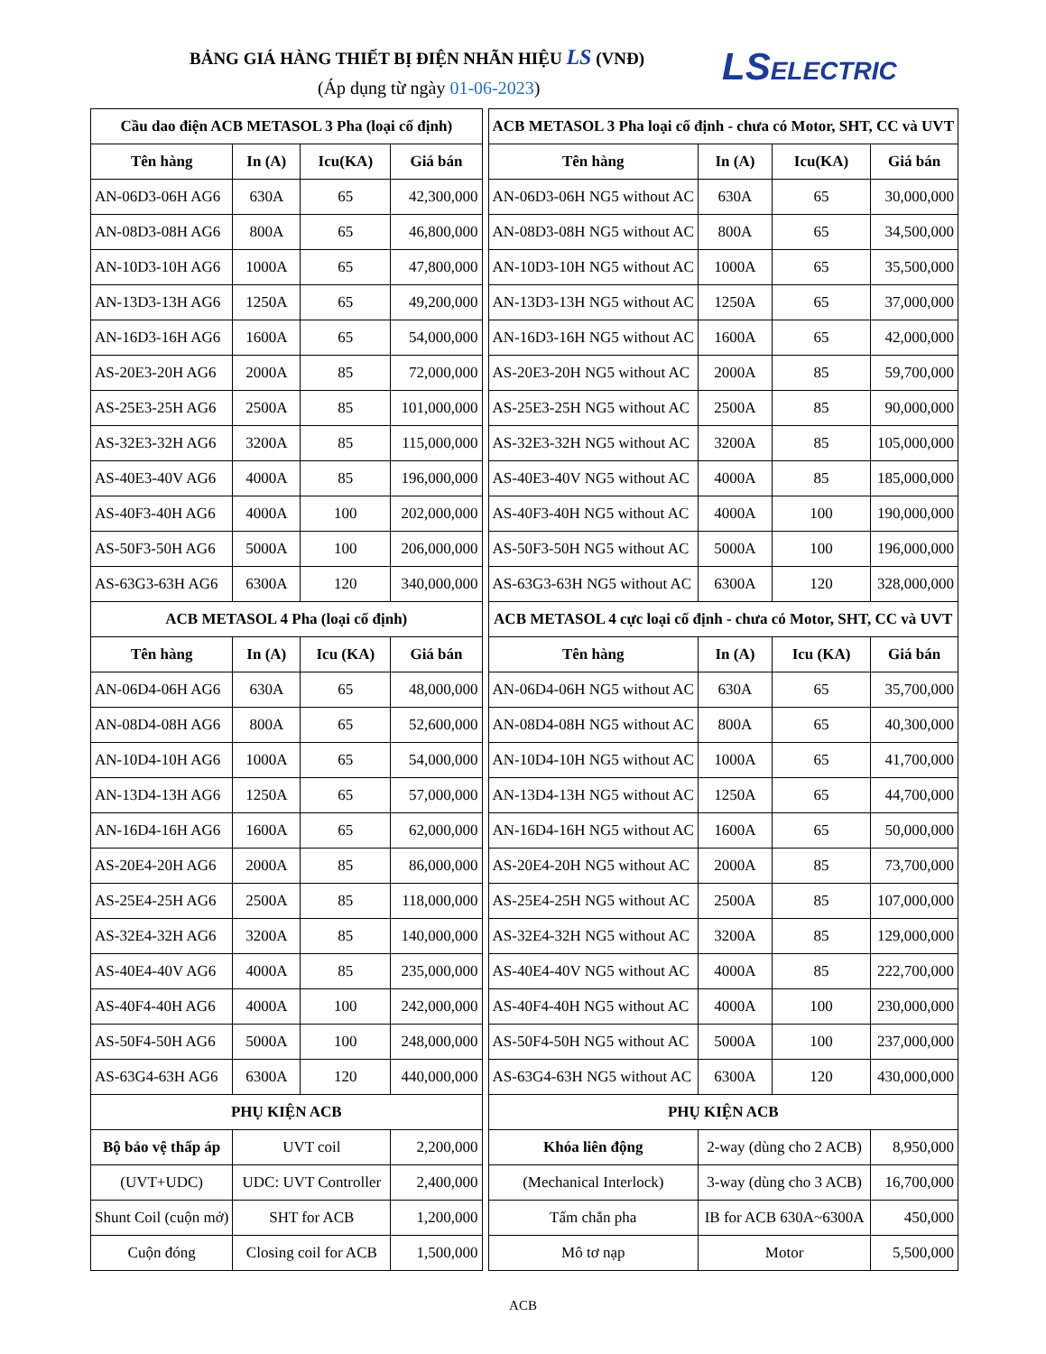BẢNG GIÁ HÀNG THIẾT BỊ ĐIỆN NHÃN HIỆU LS (VNĐ)
(Áp dụng từ ngày 01-06-2023) LSELECTRIC
| Cầu dao điện ACB METASOL 3 Pha (loại cố định) | | | |
| Tên hàng | In (A) | Icu(KA) | Giá bán |
| AN-06D3-06H AG6 | 630A | 65 | 42,300,000 |
| AN-08D3-08H AG6 | 800A | 65 | 46,800,000 |
| AN-10D3-10H AG6 | 1000A | 65 | 47,800,000 |
| AN-13D3-13H AG6 | 1250A | 65 | 49,200,000 |
| AN-16D3-16H AG6 | 1600A | 65 | 54,000,000 |
| AS-20E3-20H AG6 | 2000A | 85 | 72,000,000 |
| AS-25E3-25H AG6 | 2500A | 85 | 101,000,000 |
| AS-32E3-32H AG6 | 3200A | 85 | 115,000,000 |
| AS-40E3-40V AG6 | 4000A | 85 | 196,000,000 |
| AS-40F3-40H AG6 | 4000A | 100 | 202,000,000 |
| AS-50F3-50H AG6 | 5000A | 100 | 206,000,000 |
| AS-63G3-63H AG6 | 6300A | 120 | 340,000,000 |
| ACB METASOL 4 Pha (loại cố định) | | | |
| Tên hàng | In (A) | Icu (KA) | Giá bán |
| AN-06D4-06H AG6 | 630A | 65 | 48,000,000 |
| AN-08D4-08H AG6 | 800A | 65 | 52,600,000 |
| AN-10D4-10H AG6 | 1000A | 65 | 54,000,000 |
| AN-13D4-13H AG6 | 1250A | 65 | 57,000,000 |
| AN-16D4-16H AG6 | 1600A | 65 | 62,000,000 |
| AS-20E4-20H AG6 | 2000A | 85 | 86,000,000 |
| AS-25E4-25H AG6 | 2500A | 85 | 118,000,000 |
| AS-32E4-32H AG6 | 3200A | 85 | 140,000,000 |
| AS-40E4-40V AG6 | 4000A | 85 | 235,000,000 |
| AS-40F4-40H AG6 | 4000A | 100 | 242,000,000 |
| AS-50F4-50H AG6 | 5000A | 100 | 248,000,000 |
| AS-63G4-63H AG6 | 6300A | 120 | 440,000,000 |
| PHỤ KIỆN ACB | | | |
| Bộ bảo vệ thấp áp | UVT coil | | 2,200,000 |
| (UVT+UDC) | UDC: UVT Controller | | 2,400,000 |
| Shunt Coil (cuộn mở) | SHT for ACB | | 1,200,000 |
| Cuộn đóng | Closing coil for ACB | | 1,500,000 |
| ACB METASOL 3 Pha loại cố định - chưa có Motor, SHT, CC và UVT | | | |
| Tên hàng | In (A) | Icu(KA) | Giá bán |
| AN-06D3-06H NG5 without AC | 630A | 65 | 30,000,000 |
| AN-08D3-08H NG5 without AC | 800A | 65 | 34,500,000 |
| AN-10D3-10H NG5 without AC | 1000A | 65 | 35,500,000 |
| AN-13D3-13H NG5 without AC | 1250A | 65 | 37,000,000 |
| AN-16D3-16H NG5 without AC | 1600A | 65 | 42,000,000 |
| AS-20E3-20H NG5 without AC | 2000A | 85 | 59,700,000 |
| AS-25E3-25H NG5 without AC | 2500A | 85 | 90,000,000 |
| AS-32E3-32H NG5 without AC | 3200A | 85 | 105,000,000 |
| AS-40E3-40V NG5 without AC | 4000A | 85 | 185,000,000 |
| AS-40F3-40H NG5 without AC | 4000A | 100 | 190,000,000 |
| AS-50F3-50H NG5 without AC | 5000A | 100 | 196,000,000 |
| AS-63G3-63H NG5 without AC | 6300A | 120 | 328,000,000 |
| ACB METASOL 4 cực loại cố định - chưa có Motor, SHT, CC và UVT | | | |
| Tên hàng | In (A) | Icu (KA) | Giá bán |
| AN-06D4-06H NG5 without AC | 630A | 65 | 35,700,000 |
| AN-08D4-08H NG5 without AC | 800A | 65 | 40,300,000 |
| AN-10D4-10H NG5 without AC | 1000A | 65 | 41,700,000 |
| AN-13D4-13H NG5 without AC | 1250A | 65 | 44,700,000 |
| AN-16D4-16H NG5 without AC | 1600A | 65 | 50,000,000 |
| AS-20E4-20H NG5 without AC | 2000A | 85 | 73,700,000 |
| AS-25E4-25H NG5 without AC | 2500A | 85 | 107,000,000 |
| AS-32E4-32H NG5 without AC | 3200A | 85 | 129,000,000 |
| AS-40E4-40V NG5 without AC | 4000A | 85 | 222,700,000 |
| AS-40F4-40H NG5 without AC | 4000A | 100 | 230,000,000 |
| AS-50F4-50H NG5 without AC | 5000A | 100 | 237,000,000 |
| AS-63G4-63H NG5 without AC | 6300A | 120 | 430,000,000 |
| PHỤ KIỆN ACB | | | |
| Khóa liên động | 2-way (dùng cho 2 ACB) | | 8,950,000 |
| (Mechanical Interlock) | 3-way (dùng cho 3 ACB) | | 16,700,000 |
| Tấm chắn pha | IB for ACB 630A~6300A | | 450,000 |
| Mô tơ nạp | Motor | | 5,500,000 |
ACB